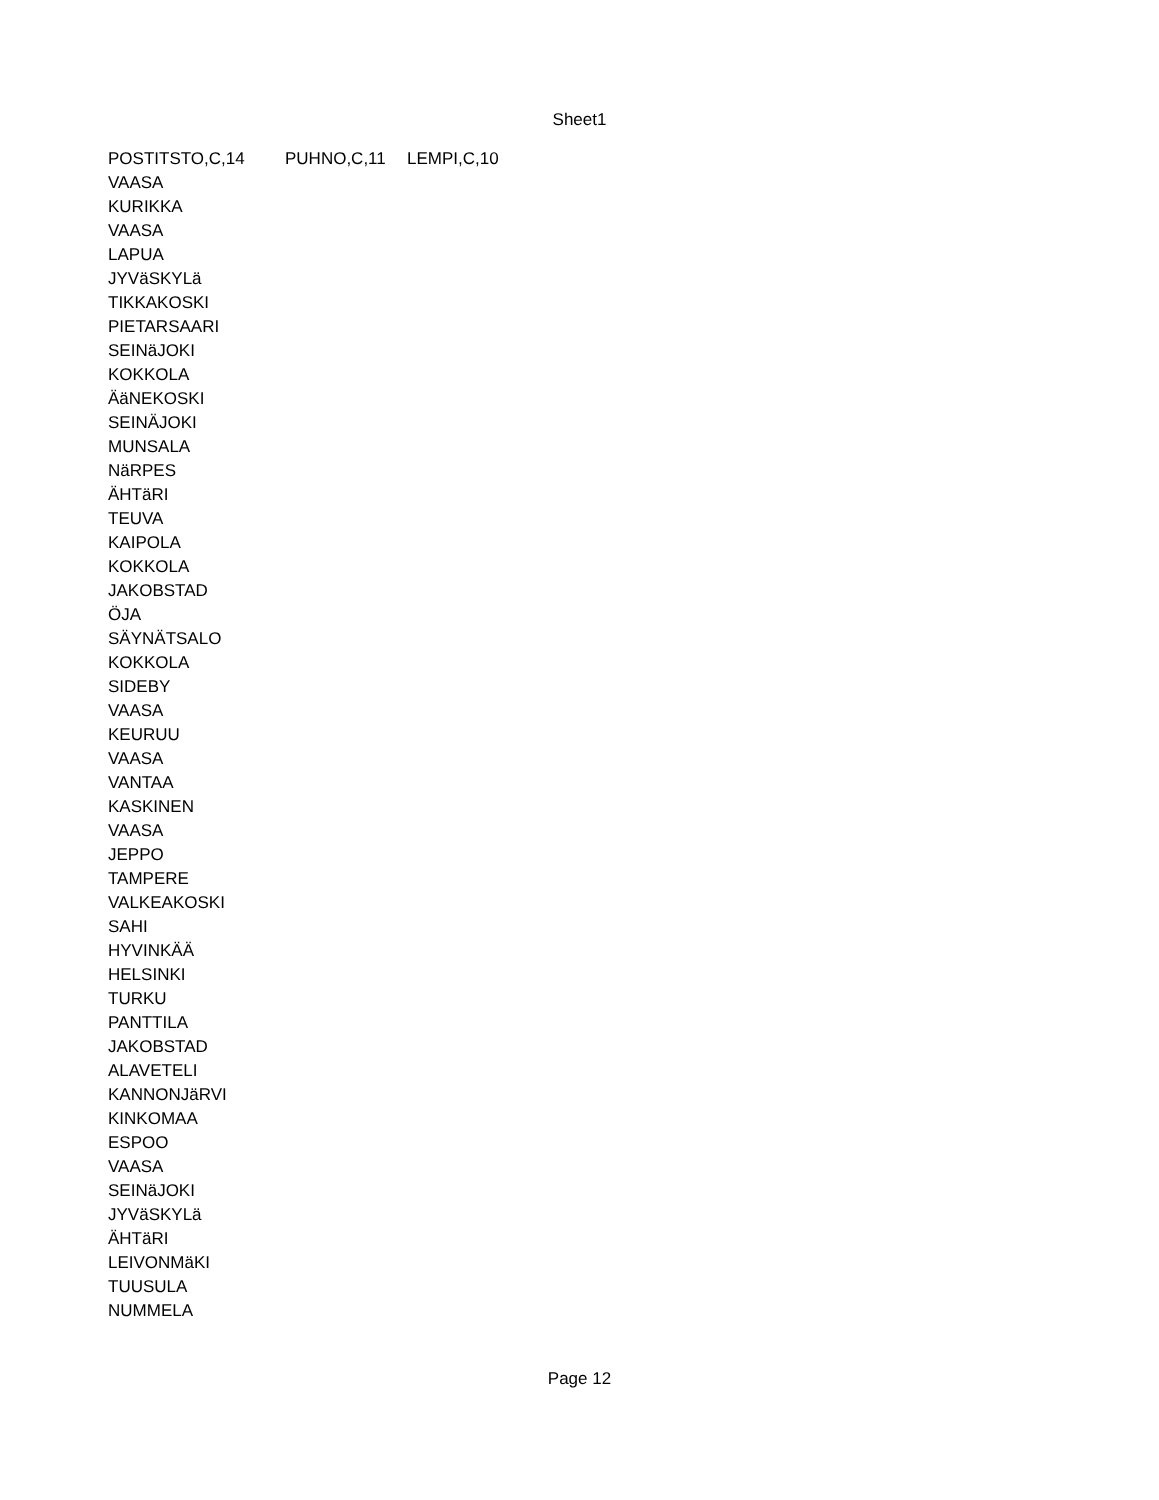Sheet1
| POSTITSTO,C,14 | PUHNO,C,11 | LEMPI,C,10 |
| --- | --- | --- |
| VAASA | | |
| KURIKKA | | |
| VAASA | | |
| LAPUA | | |
| JYVäSKYLä | | |
| TIKKAKOSKI | | |
| PIETARSAARI | | |
| SEINäJOKI | | |
| KOKKOLA | | |
| ÄäNEKOSKI | | |
| SEINÄJOKI | | |
| MUNSALA | | |
| NäRPES | | |
| ÄHTäRI | | |
| TEUVA | | |
| KAIPOLA | | |
| KOKKOLA | | |
| JAKOBSTAD | | |
| ÖJA | | |
| SÄYNÄTSALO | | |
| KOKKOLA | | |
| SIDEBY | | |
| VAASA | | |
| KEURUU | | |
| VAASA | | |
| VANTAA | | |
| KASKINEN | | |
| VAASA | | |
| JEPPO | | |
| TAMPERE | | |
| VALKEAKOSKI | | |
| SAHI | | |
| HYVINKÄÄ | | |
| HELSINKI | | |
| TURKU | | |
| PANTTILA | | |
| JAKOBSTAD | | |
| ALAVETELI | | |
| KANNONJäRVI | | |
| KINKOMAA | | |
| ESPOO | | |
| VAASA | | |
| SEINäJOKI | | |
| JYVäSKYLä | | |
| ÄHTäRI | | |
| LEIVONMäKI | | |
| TUUSULA | | |
| NUMMELA | | |
Page 12